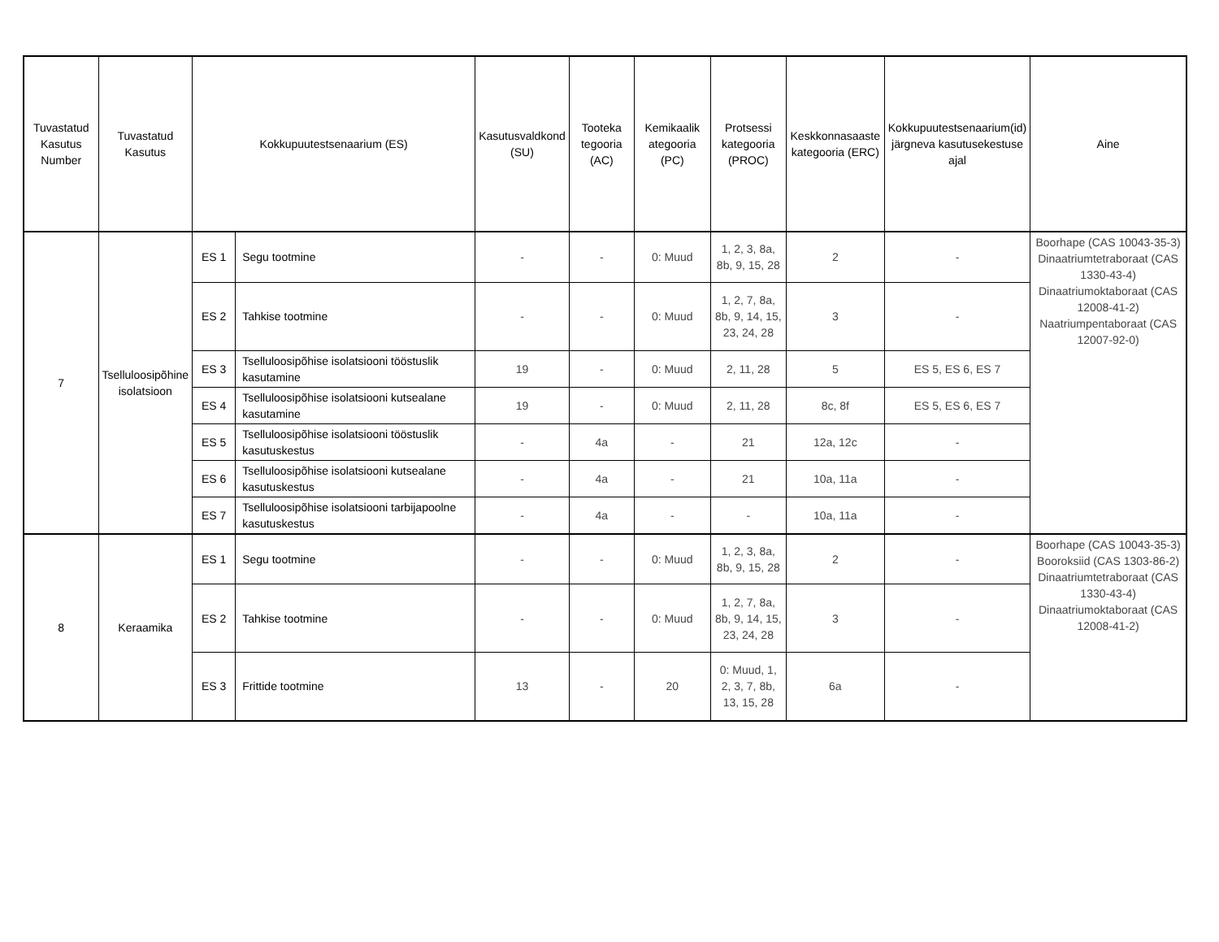| Tuvastatud Kasutus Number | Tuvastatud Kasutus | Kokkupuutestsenaarium (ES) | | Kasutusvaldkond (SU) | Tooteka tegooria (AC) | Kemikaalik ategooria (PC) | Protsessi kategooria (PROC) | Keskkonnasaaste kategooria (ERC) | Kokkupuutestsenaarium(id) järgneva kasutusekestuse ajal | Aine |
| --- | --- | --- | --- | --- | --- | --- | --- | --- | --- | --- |
| 7 | Tselluloosipõhine isolatsioon | ES 1 | Segu tootmine | - | - | 0: Muud | 1, 2, 3, 8a, 8b, 9, 15, 28 | 2 | - | Boorhape (CAS 10043-35-3) Dinaatriumtetraboraat (CAS 1330-43-4) Dinaatriumoktaboraat (CAS 12008-41-2) Naatriumpentaboraat (CAS 12007-92-0) |
| | | ES 2 | Tahkise tootmine | - | - | 0: Muud | 1, 2, 7, 8a, 8b, 9, 14, 15, 23, 24, 28 | 3 | - | |
| | | ES 3 | Tselluloosipõhise isolatsiooni tööstuslik kasutamine | 19 | - | 0: Muud | 2, 11, 28 | 5 | ES 5, ES 6, ES 7 | |
| | | ES 4 | Tselluloosipõhise isolatsiooni kutsealane kasutamine | 19 | - | 0: Muud | 2, 11, 28 | 8c, 8f | ES 5, ES 6, ES 7 | |
| | | ES 5 | Tselluloosipõhise isolatsiooni tööstuslik kasutuskestus | - | 4a | - | 21 | 12a, 12c | - | |
| | | ES 6 | Tselluloosipõhise isolatsiooni kutsealane kasutuskestus | - | 4a | - | 21 | 10a, 11a | - | |
| | | ES 7 | Tselluloosipõhise isolatsiooni tarbijapoolne kasutuskestus | - | 4a | - | - | 10a, 11a | - | |
| 8 | Keraamika | ES 1 | Segu tootmine | - | - | 0: Muud | 1, 2, 3, 8a, 8b, 9, 15, 28 | 2 | - | Boorhape (CAS 10043-35-3) Booroksiid (CAS 1303-86-2) Dinaatriumtetraboraat (CAS 1330-43-4) Dinaatriumoktaboraat (CAS 12008-41-2) |
| | | ES 2 | Tahkise tootmine | - | - | 0: Muud | 1, 2, 7, 8a, 8b, 9, 14, 15, 23, 24, 28 | 3 | - | |
| | | ES 3 | Frittide tootmine | 13 | - | 20 | 0: Muud, 1, 2, 3, 7, 8b, 13, 15, 28 | 6a | - | |